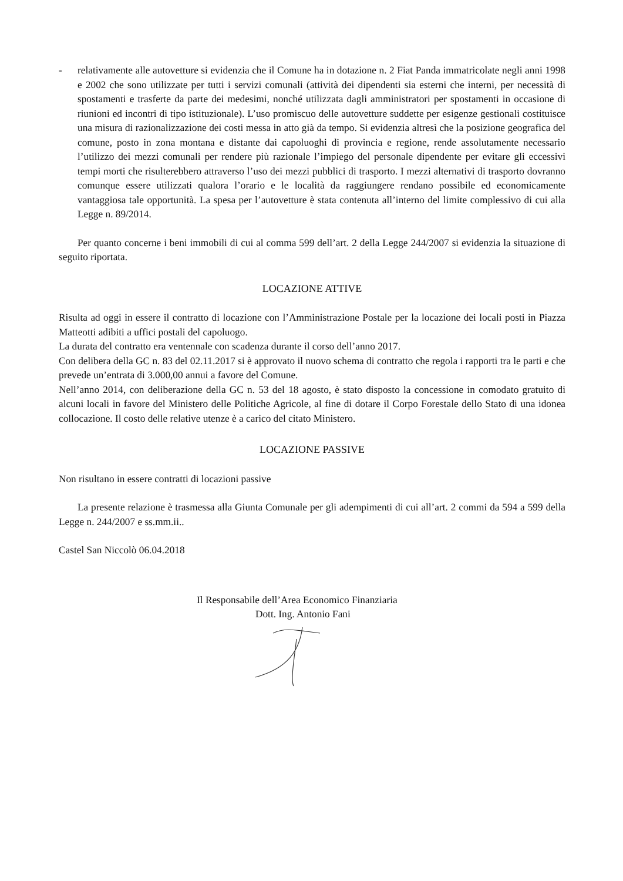- relativamente alle autovetture si evidenzia che il Comune ha in dotazione n. 2 Fiat Panda immatricolate negli anni 1998 e 2002 che sono utilizzate per tutti i servizi comunali (attività dei dipendenti sia esterni che interni, per necessità di spostamenti e trasferte da parte dei medesimi, nonché utilizzata dagli amministratori per spostamenti in occasione di riunioni ed incontri di tipo istituzionale). L’uso promiscuo delle autovetture suddette per esigenze gestionali costituisce una misura di razionalizzazione dei costi messa in atto già da tempo. Si evidenzia altresì che la posizione geografica del comune, posto in zona montana e distante dai capoluoghi di provincia e regione, rende assolutamente necessario l’utilizzo dei mezzi comunali per rendere più razionale l’impiego del personale dipendente per evitare gli eccessivi tempi morti che risulterebbero attraverso l’uso dei mezzi pubblici di trasporto. I mezzi alternativi di trasporto dovranno comunque essere utilizzati qualora l’orario e le località da raggiungere rendano possibile ed economicamente vantaggiosa tale opportunità. La spesa per l’autovetture è stata contenuta all’interno del limite complessivo di cui alla Legge n. 89/2014.
Per quanto concerne i beni immobili di cui al comma 599 dell’art. 2 della Legge 244/2007 si evidenzia la situazione di seguito riportata.
LOCAZIONE ATTIVE
Risulta ad oggi in essere il contratto di locazione con l’Amministrazione Postale per la locazione dei locali posti in Piazza Matteotti adibiti a uffici postali del capoluogo.
La durata del contratto era ventennale con scadenza durante il corso dell’anno 2017.
Con delibera della GC n. 83 del 02.11.2017 si è approvato il nuovo schema di contratto che regola i rapporti tra le parti e che prevede un’entrata di 3.000,00 annui a favore del Comune.
Nell’anno 2014, con deliberazione della GC n. 53 del 18 agosto, è stato disposto la concessione in comodato gratuito di alcuni locali in favore del Ministero delle Politiche Agricole, al fine di dotare il Corpo Forestale dello Stato di una idonea collocazione. Il costo delle relative utenze è a carico del citato Ministero.
LOCAZIONE PASSIVE
Non risultano in essere contratti di locazioni passive
La presente relazione è trasmessa alla Giunta Comunale per gli adempimenti di cui all’art. 2 commi da 594 a 599 della Legge n. 244/2007 e ss.mm.ii..
Castel San Niccolò 06.04.2018
Il Responsabile dell’Area Economico Finanziaria
Dott. Ing. Antonio Fani